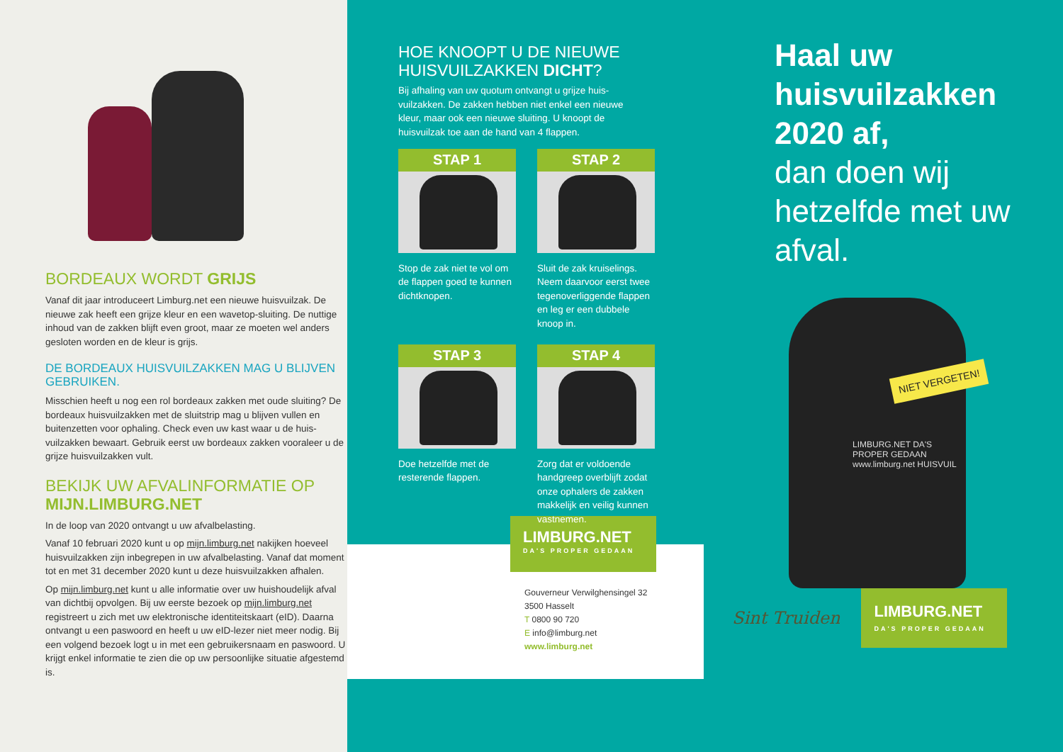BORDEAUX WORDT GRIJS
Vanaf dit jaar introduceert Limburg.net een nieuwe huisvuilzak. De nieuwe zak heeft een grijze kleur en een wavetop-sluiting. De nuttige inhoud van de zakken blijft even groot, maar ze moeten wel anders gesloten worden en de kleur is grijs.
DE BORDEAUX HUISVUILZAKKEN MAG U BLIJVEN GEBRUIKEN.
Misschien heeft u nog een rol bordeaux zakken met oude sluiting? De bordeaux huisvuilzakken met de sluitstrip mag u blijven vullen en buitenzetten voor ophaling. Check even uw kast waar u de huis-vuilzakken bewaart. Gebruik eerst uw bordeaux zakken vooraleer u de grijze huisvuilzakken vult.
BEKIJK UW AFVALINFORMATIE OP MIJN.LIMBURG.NET
In de loop van 2020 ontvangt u uw afvalbelasting.
Vanaf 10 februari 2020 kunt u op mijn.limburg.net nakijken hoeveel huisvuilzakken zijn inbegrepen in uw afvalbelasting. Vanaf dat moment tot en met 31 december 2020 kunt u deze huisvuilzakken afhalen.
Op mijn.limburg.net kunt u alle informatie over uw huishoudelijk afval van dichtbij opvolgen. Bij uw eerste bezoek op mijn.limburg.net registreert u zich met uw elektronische identiteitskaart (eID). Daarna ontvangt u een paswoord en heeft u uw eID-lezer niet meer nodig. Bij een volgend bezoek logt u in met een gebruikersnaam en paswoord. U krijgt enkel informatie te zien die op uw persoonlijke situatie afgestemd is.
HOE KNOOPT U DE NIEUWE HUISVUILZAKKEN DICHT?
Bij afhaling van uw quotum ontvangt u grijze huis-vuilzakken. De zakken hebben niet enkel een nieuwe kleur, maar ook een nieuwe sluiting. U knoopt de huisvuilzak toe aan de hand van 4 flappen.
STAP 1
Stop de zak niet te vol om de flappen goed te kunnen dichtknopen.
STAP 2
Sluit de zak kruiselings. Neem daarvoor eerst twee tegenoverliggende flappen en leg er een dubbele knoop in.
STAP 3
Doe hetzelfde met de resterende flappen.
STAP 4
Zorg dat er voldoende handgreep overblijft zodat onze ophalers de zakken makkelijk en veilig kunnen vastnemen.
LIMBURG.NET
DA'S PROPER GEDAAN
Gouverneur Verwilghensingel 32
3500 Hasselt
T 0800 90 720
E info@limburg.net
www.limburg.net
Haal uw huisvuilzakken 2020 af,
dan doen wij hetzelfde met uw afval.
NIET VERGETEN!
LIMBURG.NET DA'S PROPER GEDAAN www.limburg.net HUISVUIL
Sint Truiden
LIMBURG.NET
DA'S PROPER GEDAAN